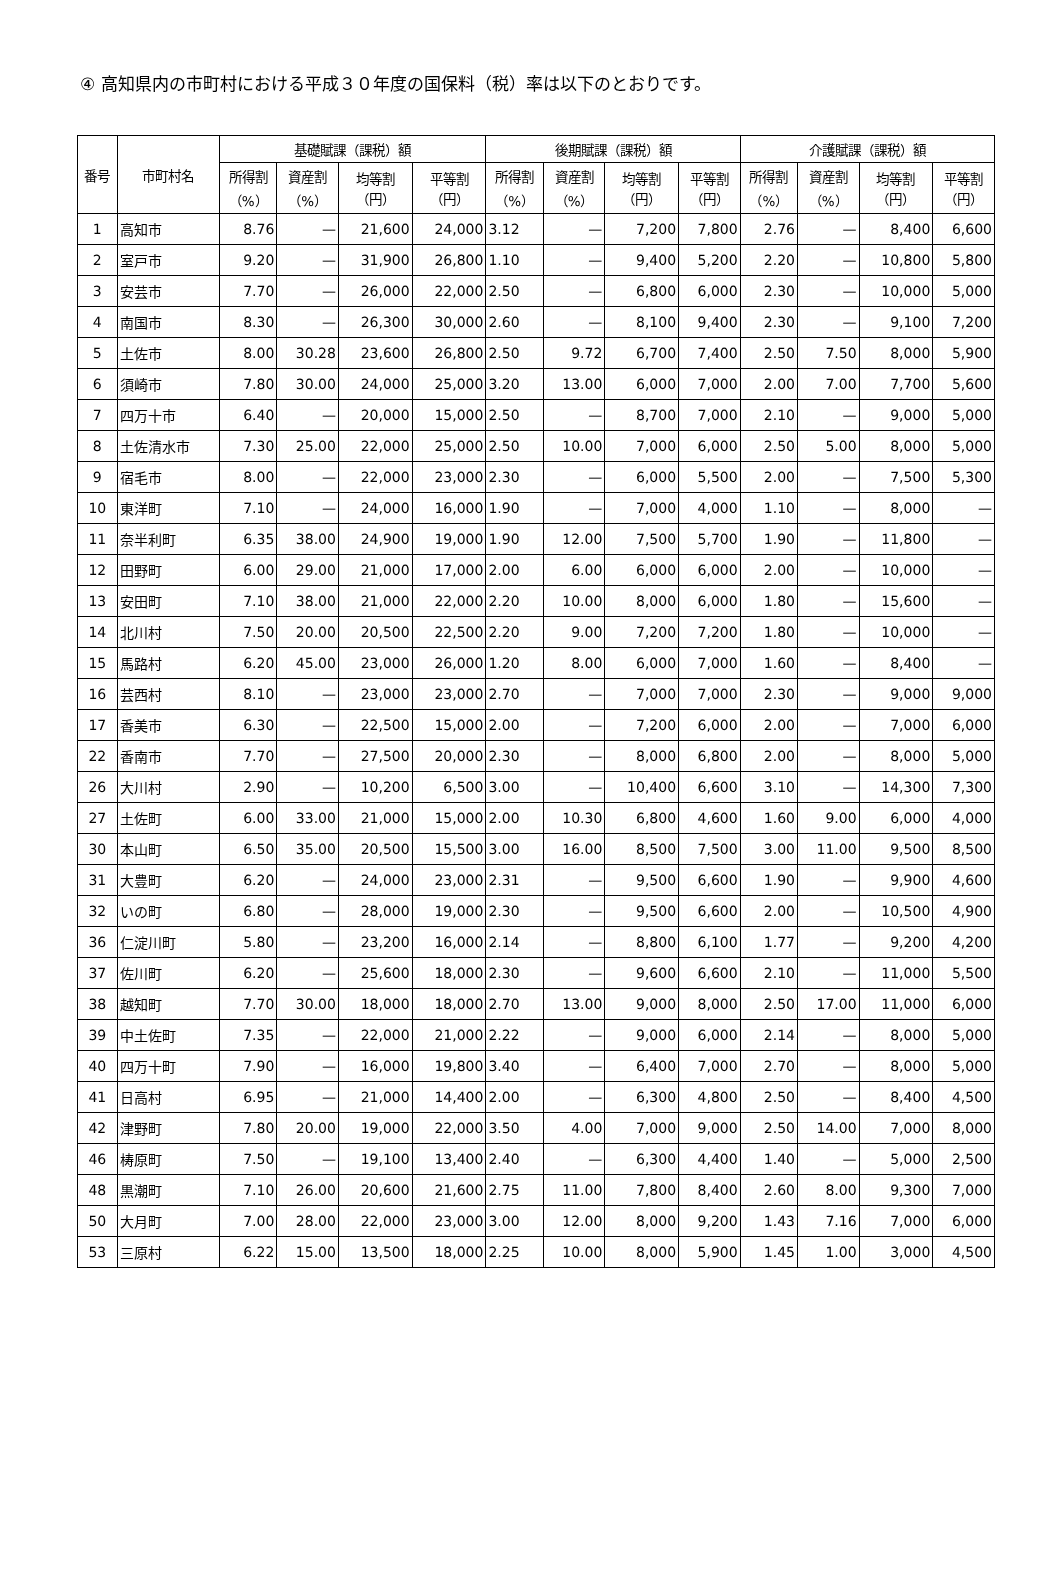④ 高知県内の市町村における平成３０年度の国保料（税）率は以下のとおりです。
| 番号 | 市町村名 | 基礎賦課（課税）額 | | | | 後期賦課（課税）額 | | | | 介護賦課（課税）額 | | | |
| --- | --- | --- | --- | --- | --- | --- | --- | --- | --- | --- | --- | --- | --- |
| | | 所得割 （%） | 資産割 （%） | 均等割 （円） | 平等割 （円） | 所得割 （%） | 資産割 （%） | 均等割 （円） | 平等割 （円） | 所得割 （%） | 資産割 （%） | 均等割 （円） | 平等割 （円） |
| 1 | 高知市 | 8.76 | — | 21,600 | 24,000 | 3.12 | — | 7,200 | 7,800 | 2.76 | — | 8,400 | 6,600 |
| 2 | 室戸市 | 9.20 | — | 31,900 | 26,800 | 1.10 | — | 9,400 | 5,200 | 2.20 | — | 10,800 | 5,800 |
| 3 | 安芸市 | 7.70 | — | 26,000 | 22,000 | 2.50 | — | 6,800 | 6,000 | 2.30 | — | 10,000 | 5,000 |
| 4 | 南国市 | 8.30 | — | 26,300 | 30,000 | 2.60 | — | 8,100 | 9,400 | 2.30 | — | 9,100 | 7,200 |
| 5 | 土佐市 | 8.00 | 30.28 | 23,600 | 26,800 | 2.50 | 9.72 | 6,700 | 7,400 | 2.50 | 7.50 | 8,000 | 5,900 |
| 6 | 須崎市 | 7.80 | 30.00 | 24,000 | 25,000 | 3.20 | 13.00 | 6,000 | 7,000 | 2.00 | 7.00 | 7,700 | 5,600 |
| 7 | 四万十市 | 6.40 | — | 20,000 | 15,000 | 2.50 | — | 8,700 | 7,000 | 2.10 | — | 9,000 | 5,000 |
| 8 | 土佐清水市 | 7.30 | 25.00 | 22,000 | 25,000 | 2.50 | 10.00 | 7,000 | 6,000 | 2.50 | 5.00 | 8,000 | 5,000 |
| 9 | 宿毛市 | 8.00 | — | 22,000 | 23,000 | 2.30 | — | 6,000 | 5,500 | 2.00 | — | 7,500 | 5,300 |
| 10 | 東洋町 | 7.10 | — | 24,000 | 16,000 | 1.90 | — | 7,000 | 4,000 | 1.10 | — | 8,000 | — |
| 11 | 奈半利町 | 6.35 | 38.00 | 24,900 | 19,000 | 1.90 | 12.00 | 7,500 | 5,700 | 1.90 | — | 11,800 | — |
| 12 | 田野町 | 6.00 | 29.00 | 21,000 | 17,000 | 2.00 | 6.00 | 6,000 | 6,000 | 2.00 | — | 10,000 | — |
| 13 | 安田町 | 7.10 | 38.00 | 21,000 | 22,000 | 2.20 | 10.00 | 8,000 | 6,000 | 1.80 | — | 15,600 | — |
| 14 | 北川村 | 7.50 | 20.00 | 20,500 | 22,500 | 2.20 | 9.00 | 7,200 | 7,200 | 1.80 | — | 10,000 | — |
| 15 | 馬路村 | 6.20 | 45.00 | 23,000 | 26,000 | 1.20 | 8.00 | 6,000 | 7,000 | 1.60 | — | 8,400 | — |
| 16 | 芸西村 | 8.10 | — | 23,000 | 23,000 | 2.70 | — | 7,000 | 7,000 | 2.30 | — | 9,000 | 9,000 |
| 17 | 香美市 | 6.30 | — | 22,500 | 15,000 | 2.00 | — | 7,200 | 6,000 | 2.00 | — | 7,000 | 6,000 |
| 22 | 香南市 | 7.70 | — | 27,500 | 20,000 | 2.30 | — | 8,000 | 6,800 | 2.00 | — | 8,000 | 5,000 |
| 26 | 大川村 | 2.90 | — | 10,200 | 6,500 | 3.00 | — | 10,400 | 6,600 | 3.10 | — | 14,300 | 7,300 |
| 27 | 土佐町 | 6.00 | 33.00 | 21,000 | 15,000 | 2.00 | 10.30 | 6,800 | 4,600 | 1.60 | 9.00 | 6,000 | 4,000 |
| 30 | 本山町 | 6.50 | 35.00 | 20,500 | 15,500 | 3.00 | 16.00 | 8,500 | 7,500 | 3.00 | 11.00 | 9,500 | 8,500 |
| 31 | 大豊町 | 6.20 | — | 24,000 | 23,000 | 2.31 | — | 9,500 | 6,600 | 1.90 | — | 9,900 | 4,600 |
| 32 | いの町 | 6.80 | — | 28,000 | 19,000 | 2.30 | — | 9,500 | 6,600 | 2.00 | — | 10,500 | 4,900 |
| 36 | 仁淀川町 | 5.80 | — | 23,200 | 16,000 | 2.14 | — | 8,800 | 6,100 | 1.77 | — | 9,200 | 4,200 |
| 37 | 佐川町 | 6.20 | — | 25,600 | 18,000 | 2.30 | — | 9,600 | 6,600 | 2.10 | — | 11,000 | 5,500 |
| 38 | 越知町 | 7.70 | 30.00 | 18,000 | 18,000 | 2.70 | 13.00 | 9,000 | 8,000 | 2.50 | 17.00 | 11,000 | 6,000 |
| 39 | 中土佐町 | 7.35 | — | 22,000 | 21,000 | 2.22 | — | 9,000 | 6,000 | 2.14 | — | 8,000 | 5,000 |
| 40 | 四万十町 | 7.90 | — | 16,000 | 19,800 | 3.40 | — | 6,400 | 7,000 | 2.70 | — | 8,000 | 5,000 |
| 41 | 日高村 | 6.95 | — | 21,000 | 14,400 | 2.00 | — | 6,300 | 4,800 | 2.50 | — | 8,400 | 4,500 |
| 42 | 津野町 | 7.80 | 20.00 | 19,000 | 22,000 | 3.50 | 4.00 | 7,000 | 9,000 | 2.50 | 14.00 | 7,000 | 8,000 |
| 46 | 梼原町 | 7.50 | — | 19,100 | 13,400 | 2.40 | — | 6,300 | 4,400 | 1.40 | — | 5,000 | 2,500 |
| 48 | 黒潮町 | 7.10 | 26.00 | 20,600 | 21,600 | 2.75 | 11.00 | 7,800 | 8,400 | 2.60 | 8.00 | 9,300 | 7,000 |
| 50 | 大月町 | 7.00 | 28.00 | 22,000 | 23,000 | 3.00 | 12.00 | 8,000 | 9,200 | 1.43 | 7.16 | 7,000 | 6,000 |
| 53 | 三原村 | 6.22 | 15.00 | 13,500 | 18,000 | 2.25 | 10.00 | 8,000 | 5,900 | 1.45 | 1.00 | 3,000 | 4,500 |